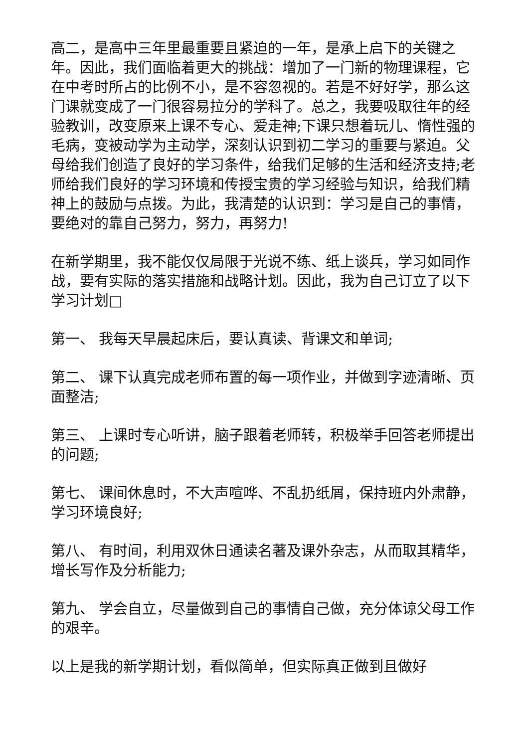高二，是高中三年里最重要且紧迫的一年，是承上启下的关键之年。因此，我们面临着更大的挑战：增加了一门新的物理课程，它在中考时所占的比例不小，是不容忽视的。若是不好好学，那么这门课就变成了一门很容易拉分的学科了。总之，我要吸取往年的经验教训，改变原来上课不专心、爱走神;下课只想着玩儿、惰性强的毛病，变被动学为主动学，深刻认识到初二学习的重要与紧迫。父母给我们创造了良好的学习条件，给我们足够的生活和经济支持;老师给我们良好的学习环境和传授宝贵的学习经验与知识，给我们精神上的鼓励与点拨。为此，我清楚的认识到：学习是自己的事情，要绝对的靠自己努力，努力，再努力!
在新学期里，我不能仅仅局限于光说不练、纸上谈兵，学习如同作战，要有实际的落实措施和战略计划。因此，我为自己订立了以下学习计划□
第一、 我每天早晨起床后，要认真读、背课文和单词;
第二、 课下认真完成老师布置的每一项作业，并做到字迹清晰、页面整洁;
第三、 上课时专心听讲，脑子跟着老师转，积极举手回答老师提出的问题;
第七、 课间休息时，不大声喧哗、不乱扔纸屑，保持班内外肃静，学习环境良好;
第八、 有时间，利用双休日通读名著及课外杂志，从而取其精华，增长写作及分析能力;
第九、 学会自立，尽量做到自己的事情自己做，充分体谅父母工作的艰辛。
以上是我的新学期计划，看似简单，但实际真正做到且做好